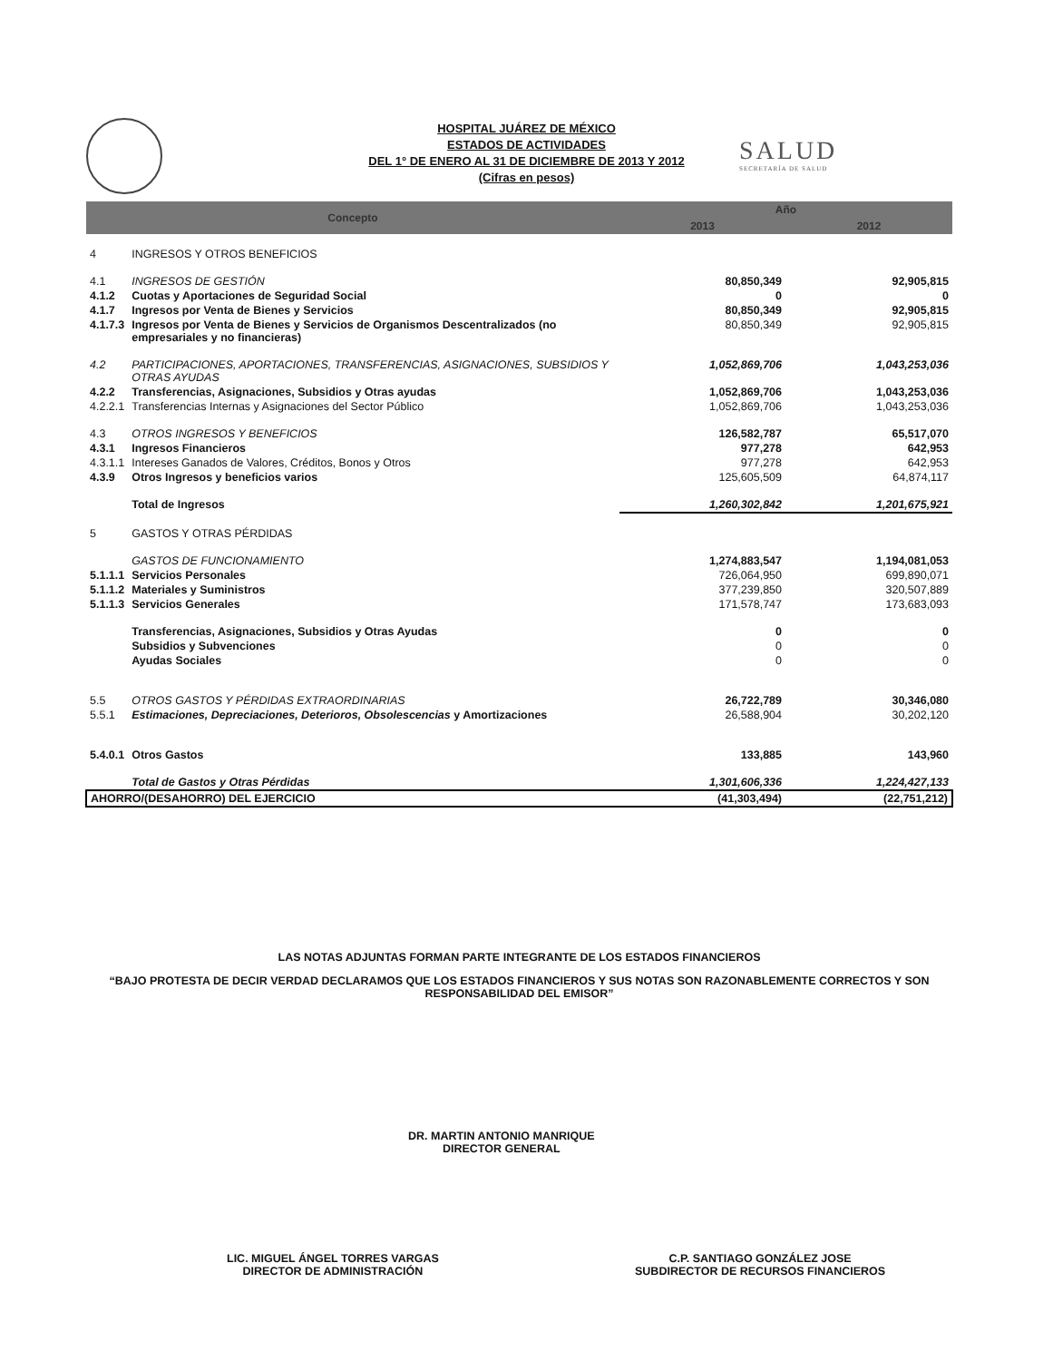HOSPITAL JUÁREZ DE MÉXICO
ESTADOS DE ACTIVIDADES
DEL 1° DE ENERO AL 31 DE DICIEMBRE DE 2013 Y 2012
(Cifras en pesos)
SALUD
SECRETARÍA DE SALUD
| Concepto | | Año | |
| --- | --- | --- | --- |
| | | 2013 | 2012 |
| 4 | INGRESOS Y OTROS BENEFICIOS | | |
| 4.1 | INGRESOS DE GESTIÓN | 80,850,349 | 92,905,815 |
| 4.1.2 | Cuotas y Aportaciones de Seguridad Social | 0 | 0 |
| 4.1.7 | Ingresos por Venta de Bienes y Servicios | 80,850,349 | 92,905,815 |
| 4.1.7.3 | Ingresos por Venta de Bienes y Servicios de Organismos Descentralizados (no empresariales y no financieras) | 80,850,349 | 92,905,815 |
| 4.2 | PARTICIPACIONES, APORTACIONES, TRANSFERENCIAS, ASIGNACIONES, SUBSIDIOS Y OTRAS AYUDAS | 1,052,869,706 | 1,043,253,036 |
| 4.2.2 | Transferencias, Asignaciones, Subsidios y Otras ayudas | 1,052,869,706 | 1,043,253,036 |
| 4.2.2.1 | Transferencias Internas y Asignaciones del Sector Público | 1,052,869,706 | 1,043,253,036 |
| 4.3 | OTROS INGRESOS Y BENEFICIOS | 126,582,787 | 65,517,070 |
| 4.3.1 | Ingresos Financieros | 977,278 | 642,953 |
| 4.3.1.1 | Intereses Ganados de Valores, Créditos, Bonos y Otros | 977,278 | 642,953 |
| 4.3.9 | Otros Ingresos y beneficios varios | 125,605,509 | 64,874,117 |
| | Total de Ingresos | 1,260,302,842 | 1,201,675,921 |
| 5 | GASTOS Y OTRAS PÉRDIDAS | | |
| | GASTOS DE FUNCIONAMIENTO | 1,274,883,547 | 1,194,081,053 |
| 5.1.1.1 | Servicios Personales | 726,064,950 | 699,890,071 |
| 5.1.1.2 | Materiales y Suministros | 377,239,850 | 320,507,889 |
| 5.1.1.3 | Servicios Generales | 171,578,747 | 173,683,093 |
| | Transferencias, Asignaciones, Subsidios y Otras Ayudas | 0 | 0 |
| | Subsidios y Subvenciones | 0 | 0 |
| | Ayudas Sociales | 0 | 0 |
| 5.5 | OTROS GASTOS Y PÉRDIDAS EXTRAORDINARIAS | 26,722,789 | 30,346,080 |
| 5.5.1 | Estimaciones, Depreciaciones, Deterioros, Obsolescencias y Amortizaciones | 26,588,904 | 30,202,120 |
| 5.4.0.1 | Otros Gastos | 133,885 | 143,960 |
| | Total de Gastos y Otras Pérdidas | 1,301,606,336 | 1,224,427,133 |
| AHORRO/(DESAHORRO) DEL EJERCICIO | | (41,303,494) | (22,751,212) |
LAS NOTAS ADJUNTAS FORMAN PARTE INTEGRANTE DE LOS ESTADOS FINANCIEROS
“BAJO PROTESTA DE DECIR VERDAD DECLARAMOS QUE LOS ESTADOS FINANCIEROS Y SUS NOTAS SON RAZONABLEMENTE CORRECTOS Y SON RESPONSABILIDAD DEL EMISOR”
DR. MARTIN ANTONIO MANRIQUE
DIRECTOR GENERAL
LIC. MIGUEL ÁNGEL TORRES VARGAS
DIRECTOR DE ADMINISTRACIÓN
C.P. SANTIAGO GONZÁLEZ JOSE
SUBDIRECTOR DE RECURSOS FINANCIEROS